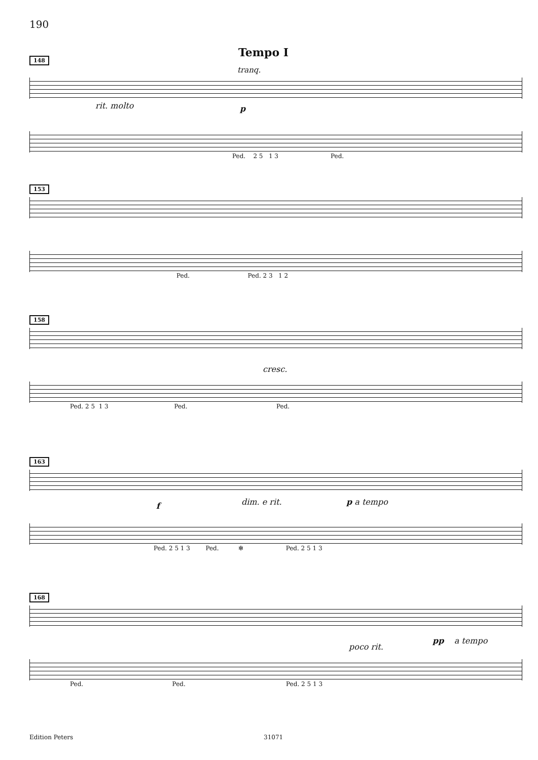190
Tempo I
148
tranq.
rit. molto p
Ped. 2 5 1 3 Ped.
153
Ped. Ped. 2 3 1 2
158
cresc.
Ped. 2 5 1 3 Ped. Ped.
163
f dim. e rit. p a tempo
Ped. 2 5 1 3 Ped. ✻ Ped. 2 5 1 3
168
poco rit.
pp a tempo
Ped. Ped. Ped. 2 5 1 3
Edition Peters 31071